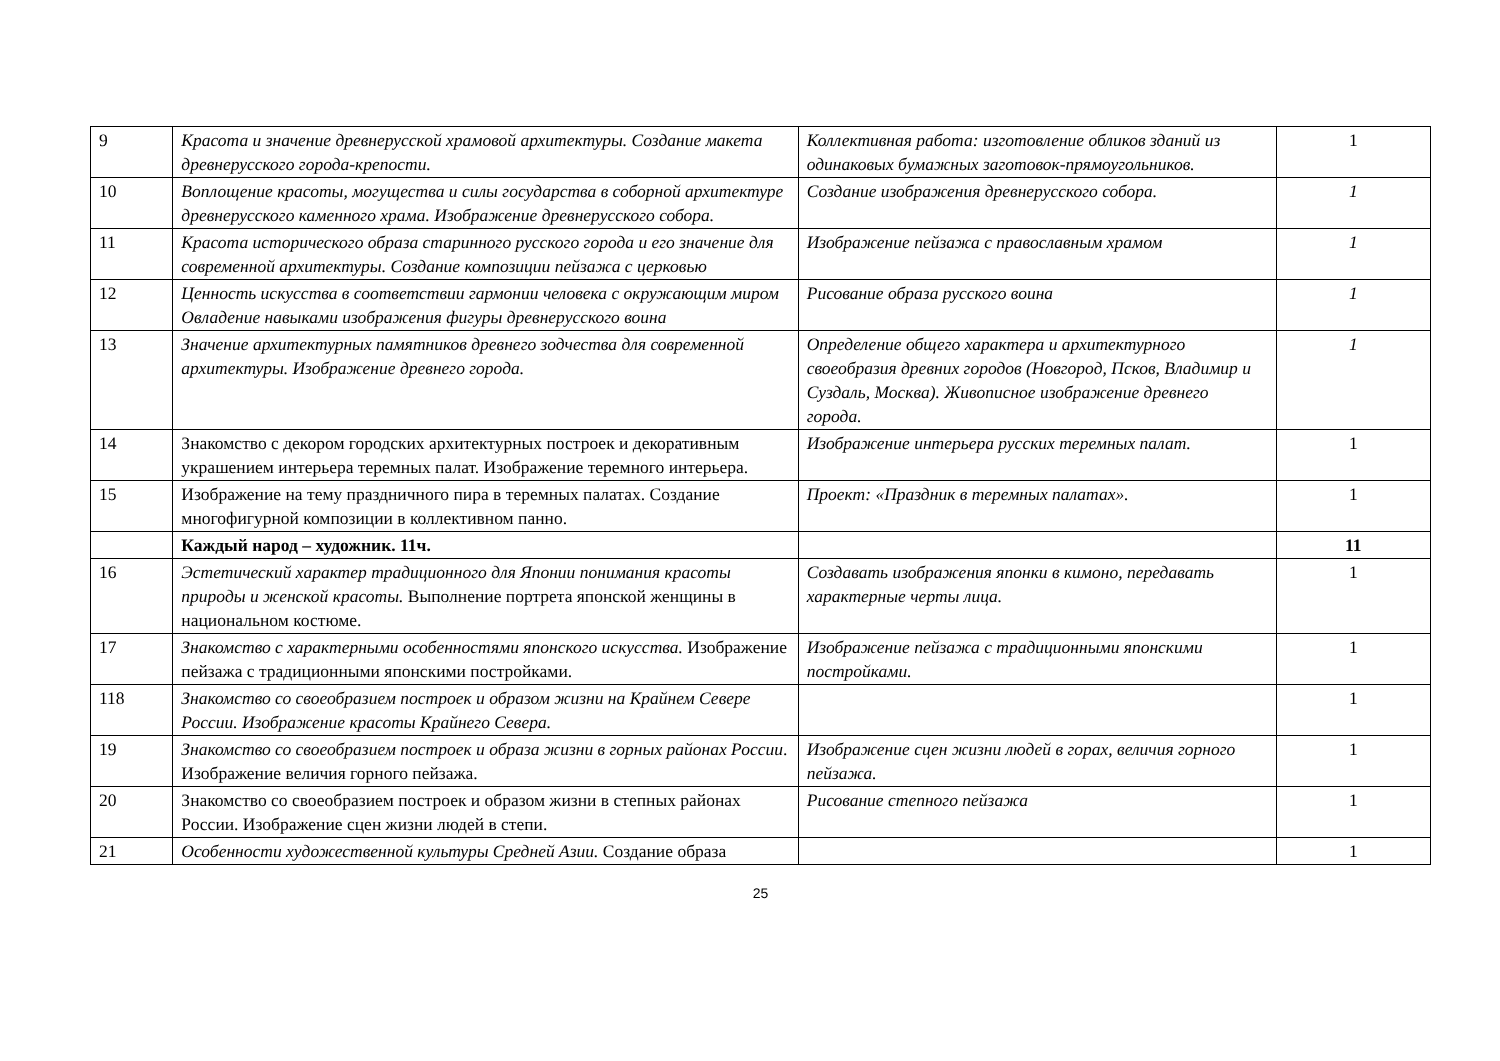| 9 | Красота и значение древнерусской храмовой архитектуры. Создание макета древнерусского города-крепости. | Коллективная работа: изготовление обликов зданий из одинаковых бумажных заготовок-прямоугольников. | 1 |
| 10 | Воплощение красоты, могущества и силы государства в соборной архитектуре древнерусского каменного храма. Изображение древнерусского собора. | Создание изображения древнерусского собора. | 1 |
| 11 | Красота исторического образа старинного русского города и его значение для современной архитектуры. Создание композиции пейзажа с церковью | Изображение пейзажа с православным храмом | 1 |
| 12 | Ценность искусства в соответствии гармонии человека с окружающим миром Овладение навыками изображения фигуры древнерусского воина | Рисование образа русского воина | 1 |
| 13 | Значение архитектурных памятников древнего зодчества для современной архитектуры. Изображение древнего города. | Определение общего характера и архитектурного своеобразия древних городов (Новгород, Псков, Владимир и Суздаль, Москва). Живописное изображение древнего города. | 1 |
| 14 | Знакомство с декором городских архитектурных построек и декоративным украшением интерьера теремных палат. Изображение теремного интерьера. | Изображение интерьера русских теремных палат. | 1 |
| 15 | Изображение на тему праздничного пира в теремных палатах. Создание многофигурной композиции в коллективном панно. | Проект: «Праздник в теремных палатах». | 1 |
| | Каждый народ – художник. 11ч. | | 11 |
| 16 | Эстетический характер традиционного для Японии понимания красоты природы и женской красоты. Выполнение портрета японской женщины в национальном костюме. | Создавать изображения японки в кимоно, передавать характерные черты лица. | 1 |
| 17 | Знакомство с характерными особенностями японского искусства. Изображение пейзажа с традиционными японскими постройками. | Изображение пейзажа с традиционными японскими постройками. | 1 |
| 118 | Знакомство со своеобразием построек и образом жизни на Крайнем Севере России. Изображение красоты Крайнего Севера. | | 1 |
| 19 | Знакомство со своеобразием построек и образа жизни в горных районах России . Изображение величия горного пейзажа. | Изображение сцен жизни людей в горах, величия горного пейзажа. | 1 |
| 20 | Знакомство со своеобразием построек и образом жизни в степных районах России. Изображение сцен жизни людей в степи. | Рисование степного пейзажа | 1 |
| 21 | Особенности художественной культуры Средней Азии. Создание образа | | 1 |
25